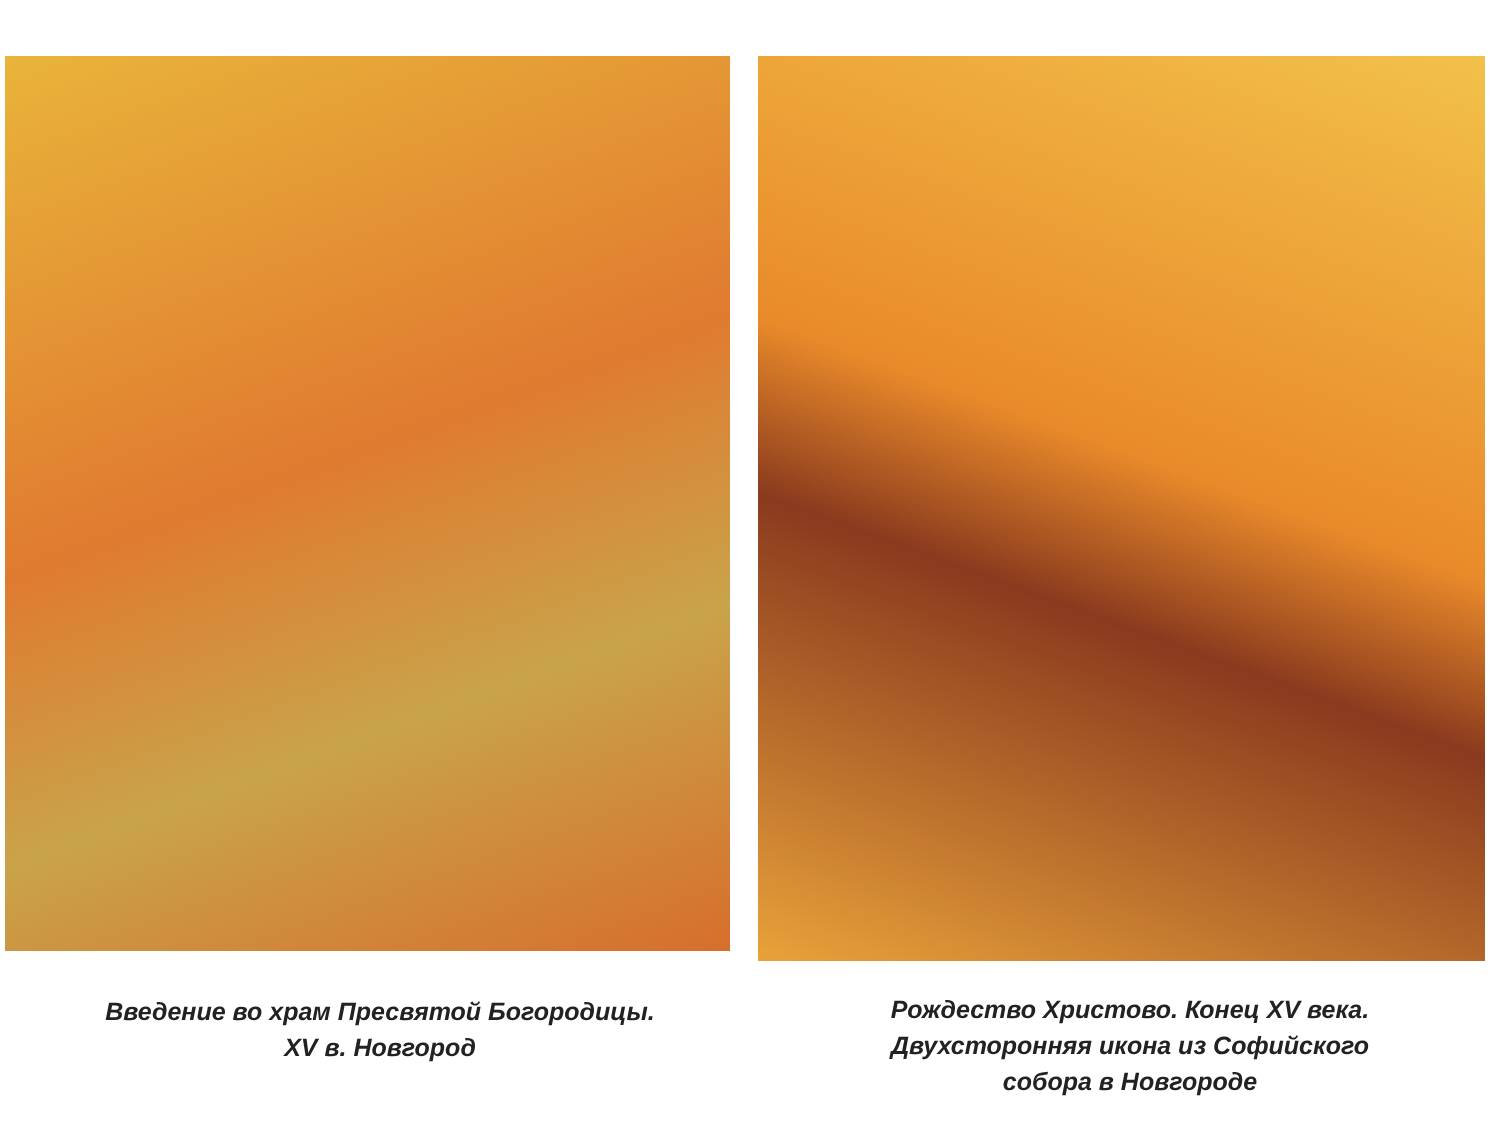Введение во храм Пресвятой Богородицы.
XV в. Новгород
Рождество Христово. Конец XV века.
Двухсторонняя икона из Софийского
собора в Новгороде